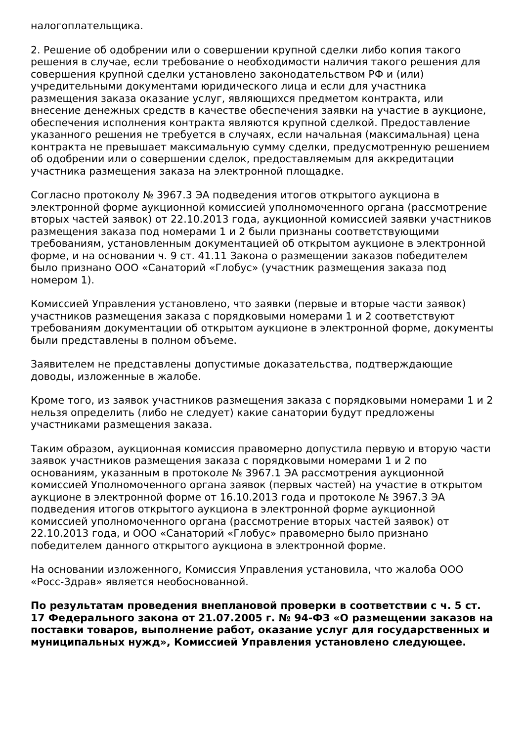налогоплательщика.
2. Решение об одобрении или о совершении крупной сделки либо копия такого решения в случае, если требование о необходимости наличия такого решения для совершения крупной сделки установлено законодательством РФ и (или) учредительными документами юридического лица и если для участника размещения заказа оказание услуг, являющихся предметом контракта, или внесение денежных средств в качестве обеспечения заявки на участие в аукционе, обеспечения исполнения контракта являются крупной сделкой. Предоставление указанного решения не требуется в случаях, если начальная (максимальная) цена контракта не превышает максимальную сумму сделки, предусмотренную решением об одобрении или о совершении сделок, предоставляемым для аккредитации участника размещения заказа на электронной площадке.
Согласно протоколу № 3967.3 ЭА подведения итогов открытого аукциона в электронной форме аукционной комиссией уполномоченного органа (рассмотрение вторых частей заявок) от 22.10.2013 года, аукционной комиссией заявки участников размещения заказа под номерами 1 и 2 были признаны соответствующими требованиям, установленным документацией об открытом аукционе в электронной форме, и на основании ч. 9 ст. 41.11 Закона о размещении заказов победителем было признано ООО «Санаторий «Глобус» (участник размещения заказа под номером 1).
Комиссией Управления установлено, что заявки (первые и вторые части заявок) участников размещения заказа с порядковыми номерами 1 и 2 соответствуют требованиям документации об открытом аукционе в электронной форме, документы были представлены в полном объеме.
Заявителем не представлены допустимые доказательства, подтверждающие доводы, изложенные в жалобе.
Кроме того, из заявок участников размещения заказа с порядковыми номерами 1 и 2 нельзя определить (либо не следует) какие санатории будут предложены участниками размещения заказа.
Таким образом, аукционная комиссия правомерно допустила первую и вторую части заявок участников размещения заказа с порядковыми номерами 1 и 2 по основаниям, указанным в протоколе № 3967.1 ЭА рассмотрения аукционной комиссией Уполномоченного органа заявок (первых частей) на участие в открытом аукционе в электронной форме от 16.10.2013 года и протоколе № 3967.3 ЭА подведения итогов открытого аукциона в электронной форме аукционной комиссией уполномоченного органа (рассмотрение вторых частей заявок) от 22.10.2013 года, и ООО «Санаторий «Глобус» правомерно было признано победителем данного открытого аукциона в электронной форме.
На основании изложенного, Комиссия Управления установила, что жалоба ООО «Росс-Здрав» является необоснованной.
По результатам проведения внеплановой проверки в соответствии с ч. 5 ст. 17 Федерального закона от 21.07.2005 г. № 94-ФЗ «О размещении заказов на поставки товаров, выполнение работ, оказание услуг для государственных и муниципальных нужд», Комиссией Управления установлено следующее.